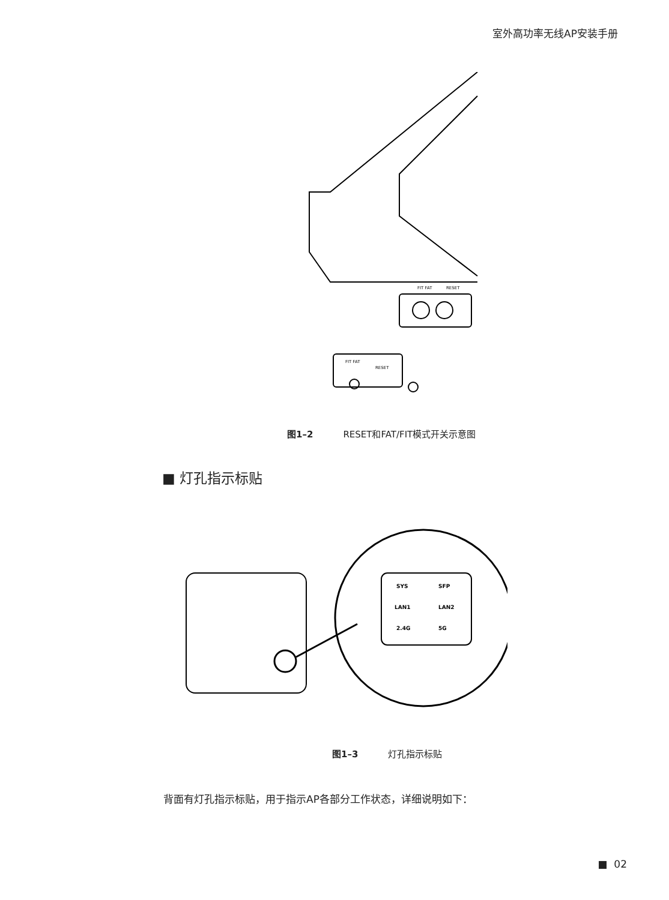室外高功率无线AP安装手册
FIT FAT
RESET
FIT FAT
RESET
图1–2 RESET和FAT/FIT模式开关示意图
■ 灯孔指示标贴
SYS
SFP
LAN1
LAN2
2.4G
5G
图1–3 灯孔指示标贴
背面有灯孔指示标贴，用于指示AP各部分工作状态，详细说明如下：
■ 02